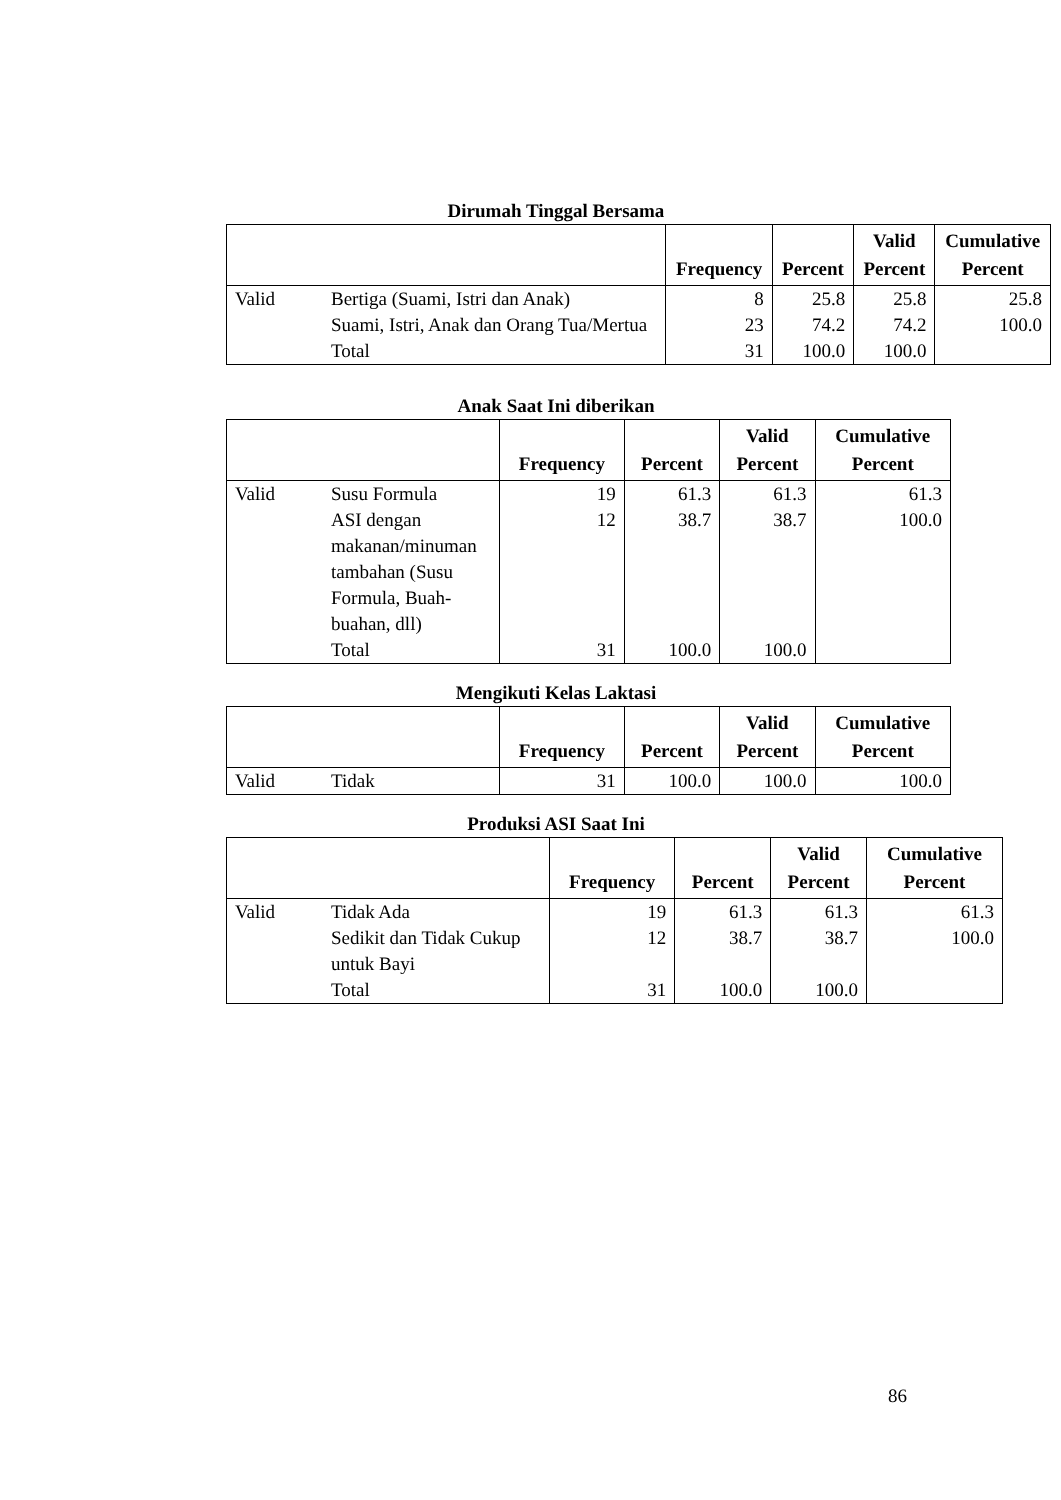Dirumah Tinggal Bersama
| | | Frequency | Percent | Valid Percent | Cumulative Percent |
| --- | --- | --- | --- | --- | --- |
| Valid | Bertiga (Suami, Istri dan Anak) | 8 | 25.8 | 25.8 | 25.8 |
| | Suami, Istri, Anak dan Orang Tua/Mertua | 23 | 74.2 | 74.2 | 100.0 |
| | Total | 31 | 100.0 | 100.0 | |
Anak Saat Ini diberikan
| | | Frequency | Percent | Valid Percent | Cumulative Percent |
| --- | --- | --- | --- | --- | --- |
| Valid | Susu Formula | 19 | 61.3 | 61.3 | 61.3 |
| | ASI dengan makanan/minuman tambahan (Susu Formula, Buah-buahan, dll) | 12 | 38.7 | 38.7 | 100.0 |
| | Total | 31 | 100.0 | 100.0 | |
Mengikuti Kelas Laktasi
| | | Frequency | Percent | Valid Percent | Cumulative Percent |
| --- | --- | --- | --- | --- | --- |
| Valid | Tidak | 31 | 100.0 | 100.0 | 100.0 |
Produksi ASI Saat Ini
| | | Frequency | Percent | Valid Percent | Cumulative Percent |
| --- | --- | --- | --- | --- | --- |
| Valid | Tidak Ada | 19 | 61.3 | 61.3 | 61.3 |
| | Sedikit dan Tidak Cukup untuk Bayi | 12 | 38.7 | 38.7 | 100.0 |
| | Total | 31 | 100.0 | 100.0 | |
86